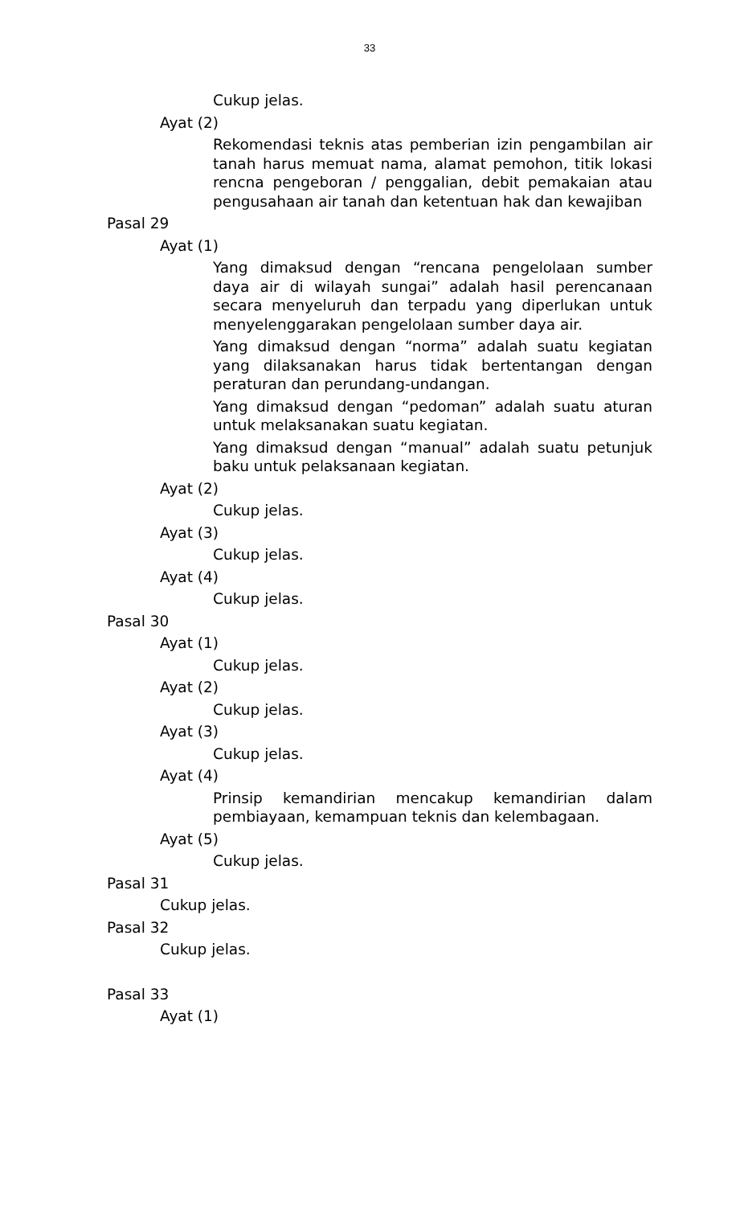33
Cukup jelas.
Ayat (2)
Rekomendasi teknis atas pemberian izin pengambilan air tanah harus memuat nama, alamat pemohon, titik lokasi rencna pengeboran / penggalian, debit pemakaian atau pengusahaan air tanah dan ketentuan hak dan kewajiban
Pasal 29
Ayat (1)
Yang dimaksud dengan “rencana pengelolaan sumber daya air di wilayah sungai” adalah hasil perencanaan secara menyeluruh dan terpadu yang diperlukan untuk menyelenggarakan pengelolaan sumber daya air.
Yang dimaksud dengan “norma” adalah suatu kegiatan yang dilaksanakan harus tidak bertentangan dengan peraturan dan perundang-undangan.
Yang dimaksud dengan “pedoman” adalah suatu aturan untuk melaksanakan suatu kegiatan.
Yang dimaksud dengan “manual” adalah suatu petunjuk baku untuk pelaksanaan kegiatan.
Ayat (2)
Cukup jelas.
Ayat (3)
Cukup jelas.
Ayat (4)
Cukup jelas.
Pasal 30
Ayat (1)
Cukup jelas.
Ayat (2)
Cukup jelas.
Ayat (3)
Cukup jelas.
Ayat (4)
Prinsip kemandirian mencakup kemandirian dalam pembiayaan, kemampuan teknis dan kelembagaan.
Ayat (5)
Cukup jelas.
Pasal 31
Cukup jelas.
Pasal 32
Cukup jelas.
Pasal 33
Ayat (1)